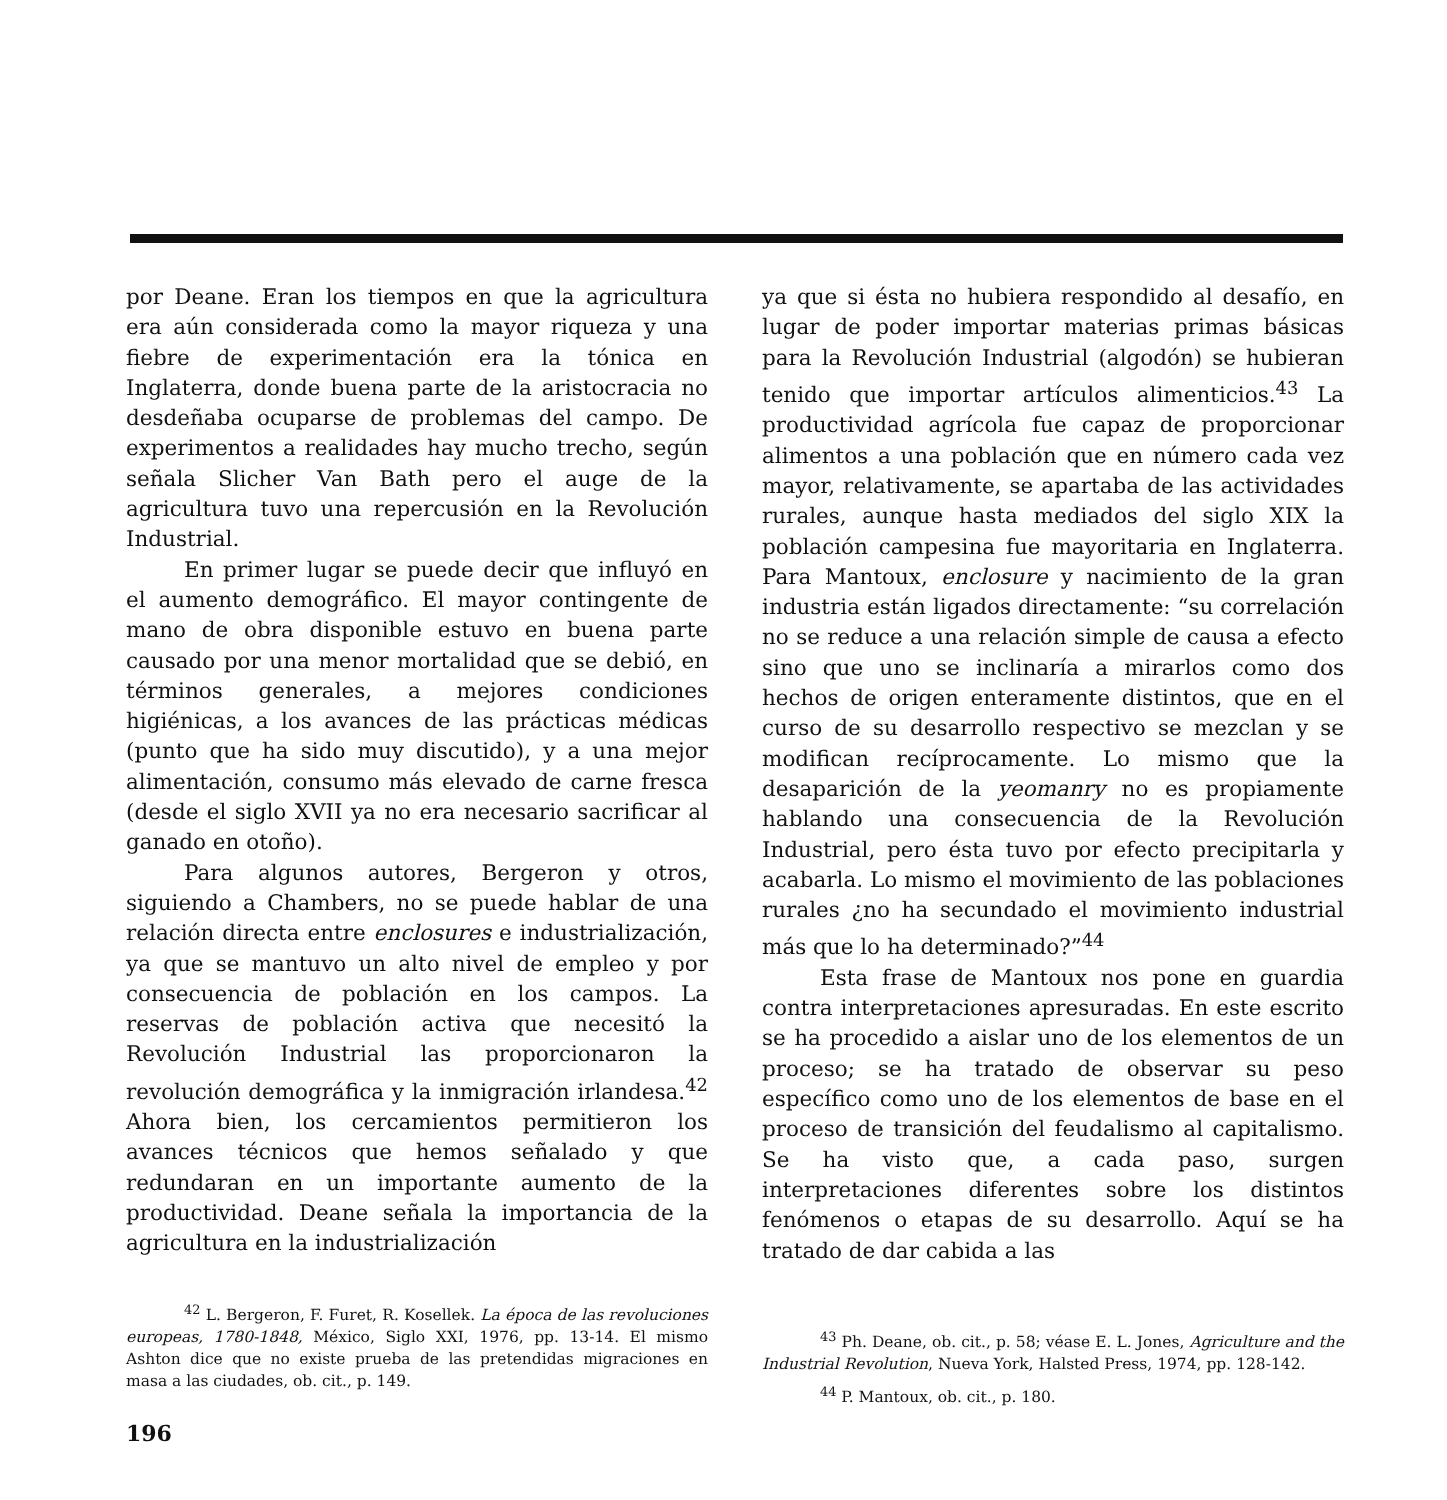por Deane. Eran los tiempos en que la agricultura era aún considerada como la mayor riqueza y una fiebre de experimentación era la tónica en Inglaterra, donde buena parte de la aristocracia no desdeñaba ocuparse de problemas del campo. De experimentos a realidades hay mucho trecho, según señala Slicher Van Bath pero el auge de la agricultura tuvo una repercusión en la Revolución Industrial.
En primer lugar se puede decir que influyó en el aumento demográfico. El mayor contingente de mano de obra disponible estuvo en buena parte causado por una menor mortalidad que se debió, en términos generales, a mejores condiciones higiénicas, a los avances de las prácticas médicas (punto que ha sido muy discutido), y a una mejor alimentación, consumo más elevado de carne fresca (desde el siglo XVII ya no era necesario sacrificar al ganado en otoño).
Para algunos autores, Bergeron y otros, siguiendo a Chambers, no se puede hablar de una relación directa entre enclosures e industrialización, ya que se mantuvo un alto nivel de empleo y por consecuencia de población en los campos. La reservas de población activa que necesitó la Revolución Industrial las proporcionaron la revolución demográfica y la inmigración irlandesa.<sup>42</sup> Ahora bien, los cercamientos permitieron los avances técnicos que hemos señalado y que redundaran en un importante aumento de la productividad. Deane señala la importancia de la agricultura en la industrialización
<sup>42</sup> L. Bergeron, F. Furet, R. Kosellek. La época de las revoluciones europeas, 1780-1848, México, Siglo XXI, 1976, pp. 13-14. El mismo Ashton dice que no existe prueba de las pretendidas migraciones en masa a las ciudades, ob. cit., p. 149.
196
ya que si ésta no hubiera respondido al desafío, en lugar de poder importar materias primas básicas para la Revolución Industrial (algodón) se hubieran tenido que importar artículos alimenticios.<sup>43</sup> La productividad agrícola fue capaz de proporcionar alimentos a una población que en número cada vez mayor, relativamente, se apartaba de las actividades rurales, aunque hasta mediados del siglo XIX la población campesina fue mayoritaria en Inglaterra. Para Mantoux, enclosure y nacimiento de la gran industria están ligados directamente: “su correlación no se reduce a una relación simple de causa a efecto sino que uno se inclinaría a mirarlos como dos hechos de origen enteramente distintos, que en el curso de su desarrollo respectivo se mezclan y se modifican recíprocamente. Lo mismo que la desaparición de la yeomanry no es propiamente hablando una consecuencia de la Revolución Industrial, pero ésta tuvo por efecto precipitarla y acabarla. Lo mismo el movimiento de las poblaciones rurales ¿no ha secundado el movimiento industrial más que lo ha determinado?”<sup>44</sup>
Esta frase de Mantoux nos pone en guardia contra interpretaciones apresuradas. En este escrito se ha procedido a aislar uno de los elementos de un proceso; se ha tratado de observar su peso específico como uno de los elementos de base en el proceso de transición del feudalismo al capitalismo. Se ha visto que, a cada paso, surgen interpretaciones diferentes sobre los distintos fenómenos o etapas de su desarrollo. Aquí se ha tratado de dar cabida a las
<sup>43</sup> Ph. Deane, ob. cit., p. 58; véase E. L. Jones, Agriculture and the Industrial Revolution, Nueva York, Halsted Press, 1974, pp. 128-142.
<sup>44</sup> P. Mantoux, ob. cit., p. 180.